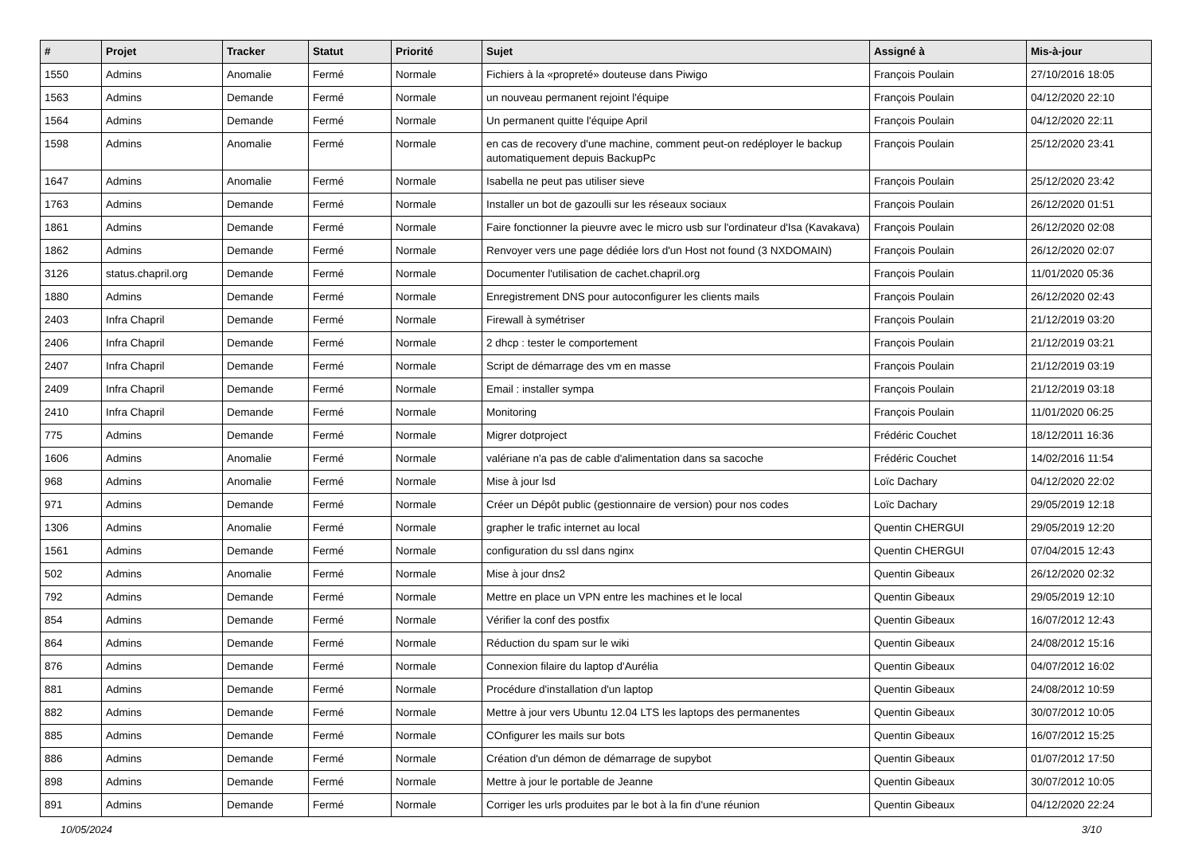| # | Projet | Tracker | Statut | Priorité | Sujet | Assigné à | Mis-à-jour |
| --- | --- | --- | --- | --- | --- | --- | --- |
| 1550 | Admins | Anomalie | Fermé | Normale | Fichiers à la «propreté» douteuse dans Piwigo | François Poulain | 27/10/2016 18:05 |
| 1563 | Admins | Demande | Fermé | Normale | un nouveau permanent rejoint l'équipe | François Poulain | 04/12/2020 22:10 |
| 1564 | Admins | Demande | Fermé | Normale | Un permanent quitte l'équipe April | François Poulain | 04/12/2020 22:11 |
| 1598 | Admins | Anomalie | Fermé | Normale | en cas de recovery d'une machine, comment peut-on redéployer le backup automatiquement depuis BackupPc | François Poulain | 25/12/2020 23:41 |
| 1647 | Admins | Anomalie | Fermé | Normale | Isabella ne peut pas utiliser sieve | François Poulain | 25/12/2020 23:42 |
| 1763 | Admins | Demande | Fermé | Normale | Installer un bot de gazoulli sur les réseaux sociaux | François Poulain | 26/12/2020 01:51 |
| 1861 | Admins | Demande | Fermé | Normale | Faire fonctionner la pieuvre avec le micro usb sur l'ordinateur d'Isa (Kavakava) | François Poulain | 26/12/2020 02:08 |
| 1862 | Admins | Demande | Fermé | Normale | Renvoyer vers une page dédiée lors d'un Host not found (3 NXDOMAIN) | François Poulain | 26/12/2020 02:07 |
| 3126 | status.chapril.org | Demande | Fermé | Normale | Documenter l'utilisation de cachet.chapril.org | François Poulain | 11/01/2020 05:36 |
| 1880 | Admins | Demande | Fermé | Normale | Enregistrement DNS pour autoconfigurer les clients mails | François Poulain | 26/12/2020 02:43 |
| 2403 | Infra Chapril | Demande | Fermé | Normale | Firewall à symétriser | François Poulain | 21/12/2019 03:20 |
| 2406 | Infra Chapril | Demande | Fermé | Normale | 2 dhcp : tester le comportement | François Poulain | 21/12/2019 03:21 |
| 2407 | Infra Chapril | Demande | Fermé | Normale | Script de démarrage des vm en masse | François Poulain | 21/12/2019 03:19 |
| 2409 | Infra Chapril | Demande | Fermé | Normale | Email : installer sympa | François Poulain | 21/12/2019 03:18 |
| 2410 | Infra Chapril | Demande | Fermé | Normale | Monitoring | François Poulain | 11/01/2020 06:25 |
| 775 | Admins | Demande | Fermé | Normale | Migrer dotproject | Frédéric Couchet | 18/12/2011 16:36 |
| 1606 | Admins | Anomalie | Fermé | Normale | valériane n'a pas de cable d'alimentation dans sa sacoche | Frédéric Couchet | 14/02/2016 11:54 |
| 968 | Admins | Anomalie | Fermé | Normale | Mise à jour lsd | Loïc Dachary | 04/12/2020 22:02 |
| 971 | Admins | Demande | Fermé | Normale | Créer un Dépôt public (gestionnaire de version) pour nos codes | Loïc Dachary | 29/05/2019 12:18 |
| 1306 | Admins | Anomalie | Fermé | Normale | grapher le trafic internet au local | Quentin CHERGUI | 29/05/2019 12:20 |
| 1561 | Admins | Demande | Fermé | Normale | configuration du ssl dans nginx | Quentin CHERGUI | 07/04/2015 12:43 |
| 502 | Admins | Anomalie | Fermé | Normale | Mise à jour dns2 | Quentin Gibeaux | 26/12/2020 02:32 |
| 792 | Admins | Demande | Fermé | Normale | Mettre en place un VPN entre les machines et le local | Quentin Gibeaux | 29/05/2019 12:10 |
| 854 | Admins | Demande | Fermé | Normale | Vérifier la conf des postfix | Quentin Gibeaux | 16/07/2012 12:43 |
| 864 | Admins | Demande | Fermé | Normale | Réduction du spam sur le wiki | Quentin Gibeaux | 24/08/2012 15:16 |
| 876 | Admins | Demande | Fermé | Normale | Connexion filaire du laptop d'Aurélia | Quentin Gibeaux | 04/07/2012 16:02 |
| 881 | Admins | Demande | Fermé | Normale | Procédure d'installation d'un laptop | Quentin Gibeaux | 24/08/2012 10:59 |
| 882 | Admins | Demande | Fermé | Normale | Mettre à jour vers Ubuntu 12.04 LTS les laptops des permanentes | Quentin Gibeaux | 30/07/2012 10:05 |
| 885 | Admins | Demande | Fermé | Normale | COnfigurer les mails sur bots | Quentin Gibeaux | 16/07/2012 15:25 |
| 886 | Admins | Demande | Fermé | Normale | Création d'un démon de démarrage de supybot | Quentin Gibeaux | 01/07/2012 17:50 |
| 898 | Admins | Demande | Fermé | Normale | Mettre à jour le portable de Jeanne | Quentin Gibeaux | 30/07/2012 10:05 |
| 891 | Admins | Demande | Fermé | Normale | Corriger les urls produites par le bot à la fin d'une réunion | Quentin Gibeaux | 04/12/2020 22:24 |
10/05/2024 3/10